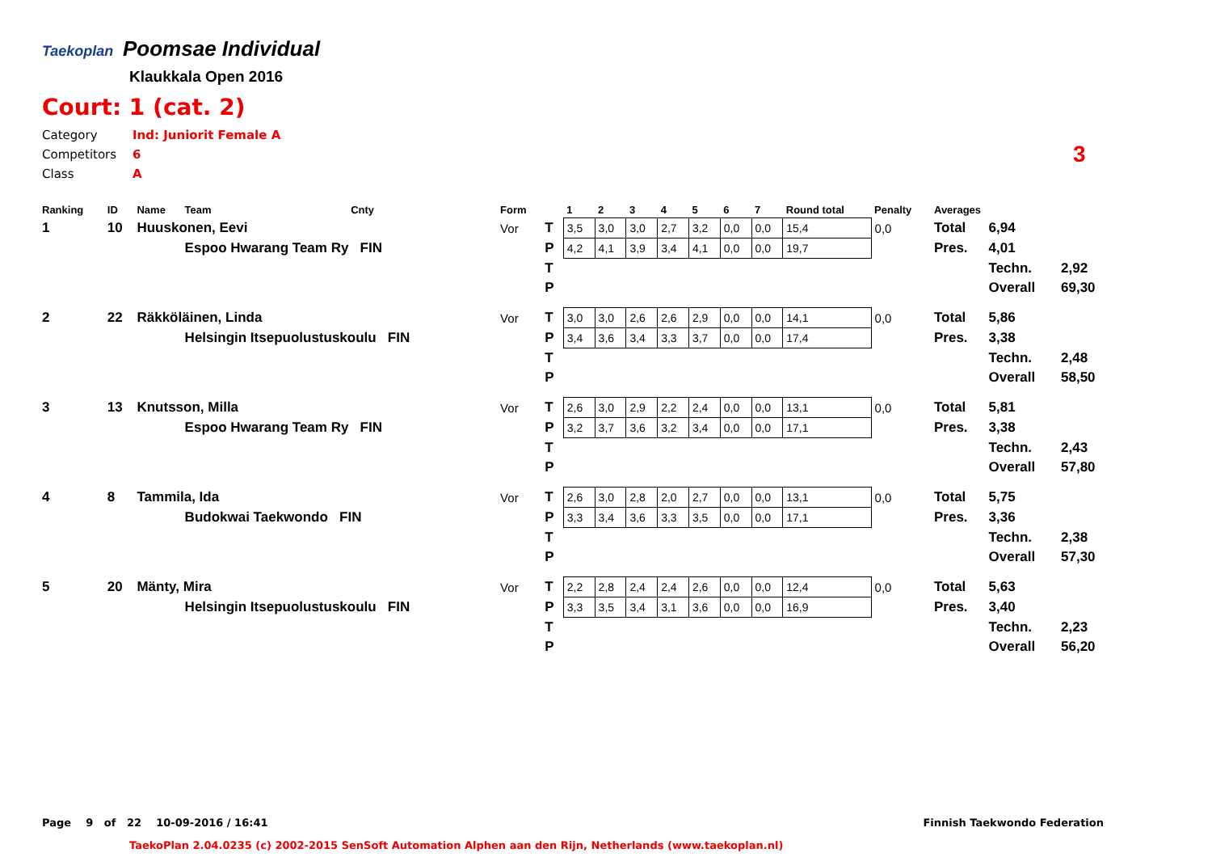Taekoplan Poomsae Individual
Klaukkala Open 2016
Court: 1 (cat. 2)
Category Ind: Juniorit Female A
Competitors 6
Class A
3
| Ranking | ID | Name | Team | Cnty | Form | | 1 | 2 | 3 | 4 | 5 | 6 | 7 | Round total | Penalty | Averages | | |
| --- | --- | --- | --- | --- | --- | --- | --- | --- | --- | --- | --- | --- | --- | --- | --- | --- | --- | --- |
| 1 | 10 | Huuskonen, Eevi | | | Vor | T | 3,5 | 3,0 | 3,0 | 2,7 | 3,2 | 0,0 | 0,0 | 15,4 | 0,0 | Total | 6,94 | |
| | | | Espoo Hwarang Team Ry FIN | | | P | 4,2 | 4,1 | 3,9 | 3,4 | 4,1 | 0,0 | 0,0 | 19,7 | | Pres. | 4,01 | |
| | | | | | | T | | | | | | | | | | | Techn. | 2,92 |
| | | | | | | P | | | | | | | | | | | Overall | 69,30 |
| 2 | 22 | Räkköläinen, Linda | | | Vor | T | 3,0 | 3,0 | 2,6 | 2,6 | 2,9 | 0,0 | 0,0 | 14,1 | 0,0 | Total | 5,86 | |
| | | | Helsingin Itsepuolustuskoulu FIN | | | P | 3,4 | 3,6 | 3,4 | 3,3 | 3,7 | 0,0 | 0,0 | 17,4 | | Pres. | 3,38 | |
| | | | | | | T | | | | | | | | | | | Techn. | 2,48 |
| | | | | | | P | | | | | | | | | | | Overall | 58,50 |
| 3 | 13 | Knutsson, Milla | | | Vor | T | 2,6 | 3,0 | 2,9 | 2,2 | 2,4 | 0,0 | 0,0 | 13,1 | 0,0 | Total | 5,81 | |
| | | | Espoo Hwarang Team Ry FIN | | | P | 3,2 | 3,7 | 3,6 | 3,2 | 3,4 | 0,0 | 0,0 | 17,1 | | Pres. | 3,38 | |
| | | | | | | T | | | | | | | | | | | Techn. | 2,43 |
| | | | | | | P | | | | | | | | | | | Overall | 57,80 |
| 4 | 8 | Tammila, Ida | | | Vor | T | 2,6 | 3,0 | 2,8 | 2,0 | 2,7 | 0,0 | 0,0 | 13,1 | 0,0 | Total | 5,75 | |
| | | | Budokwai Taekwondo FIN | | | P | 3,3 | 3,4 | 3,6 | 3,3 | 3,5 | 0,0 | 0,0 | 17,1 | | Pres. | 3,36 | |
| | | | | | | T | | | | | | | | | | | Techn. | 2,38 |
| | | | | | | P | | | | | | | | | | | Overall | 57,30 |
| 5 | 20 | Mänty, Mira | | | Vor | T | 2,2 | 2,8 | 2,4 | 2,4 | 2,6 | 0,0 | 0,0 | 12,4 | 0,0 | Total | 5,63 | |
| | | | Helsingin Itsepuolustuskoulu FIN | | | P | 3,3 | 3,5 | 3,4 | 3,1 | 3,6 | 0,0 | 0,0 | 16,9 | | Pres. | 3,40 | |
| | | | | | | T | | | | | | | | | | | Techn. | 2,23 |
| | | | | | | P | | | | | | | | | | | Overall | 56,20 |
Page 9 of 22 10-09-2016 / 16:41
Finnish Taekwondo Federation
TaekoPlan 2.04.0235 (c) 2002-2015 SenSoft Automation Alphen aan den Rijn, Netherlands (www.taekoplan.nl)